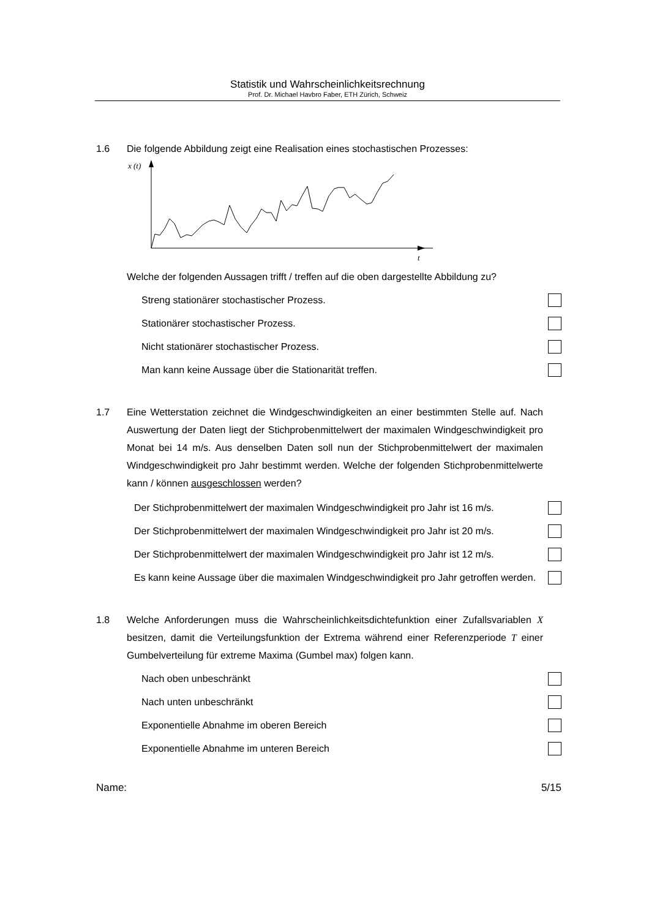Statistik und Wahrscheinlichkeitsrechnung
Prof. Dr. Michael Havbro Faber, ETH Zürich, Schweiz
1.6 Die folgende Abbildung zeigt eine Realisation eines stochastischen Prozesses:
x (t)
t
Welche der folgenden Aussagen trifft / treffen auf die oben dargestellte Abbildung zu?
Streng stationärer stochastischer Prozess.
Stationärer stochastischer Prozess.
Nicht stationärer stochastischer Prozess.
Man kann keine Aussage über die Stationarität treffen.
1.7 Eine Wetterstation zeichnet die Windgeschwindigkeiten an einer bestimmten Stelle auf. Nach Auswertung der Daten liegt der Stichprobenmittelwert der maximalen Windgeschwindigkeit pro Monat bei 14 m/s. Aus denselben Daten soll nun der Stichprobenmittelwert der maximalen Windgeschwindigkeit pro Jahr bestimmt werden. Welche der folgenden Stichprobenmittelwerte kann / können ausgeschlossen werden?
Der Stichprobenmittelwert der maximalen Windgeschwindigkeit pro Jahr ist 16 m/s.
Der Stichprobenmittelwert der maximalen Windgeschwindigkeit pro Jahr ist 20 m/s.
Der Stichprobenmittelwert der maximalen Windgeschwindigkeit pro Jahr ist 12 m/s.
Es kann keine Aussage über die maximalen Windgeschwindigkeit pro Jahr getroffen werden.
1.8 Welche Anforderungen muss die Wahrscheinlichkeitsdichtefunktion einer Zufallsvariablen X besitzen, damit die Verteilungsfunktion der Extrema während einer Referenzperiode T einer Gumbelverteilung für extreme Maxima (Gumbel max) folgen kann.
Nach oben unbeschränkt
Nach unten unbeschränkt
Exponentielle Abnahme im oberen Bereich
Exponentielle Abnahme im unteren Bereich
Name: 5/15